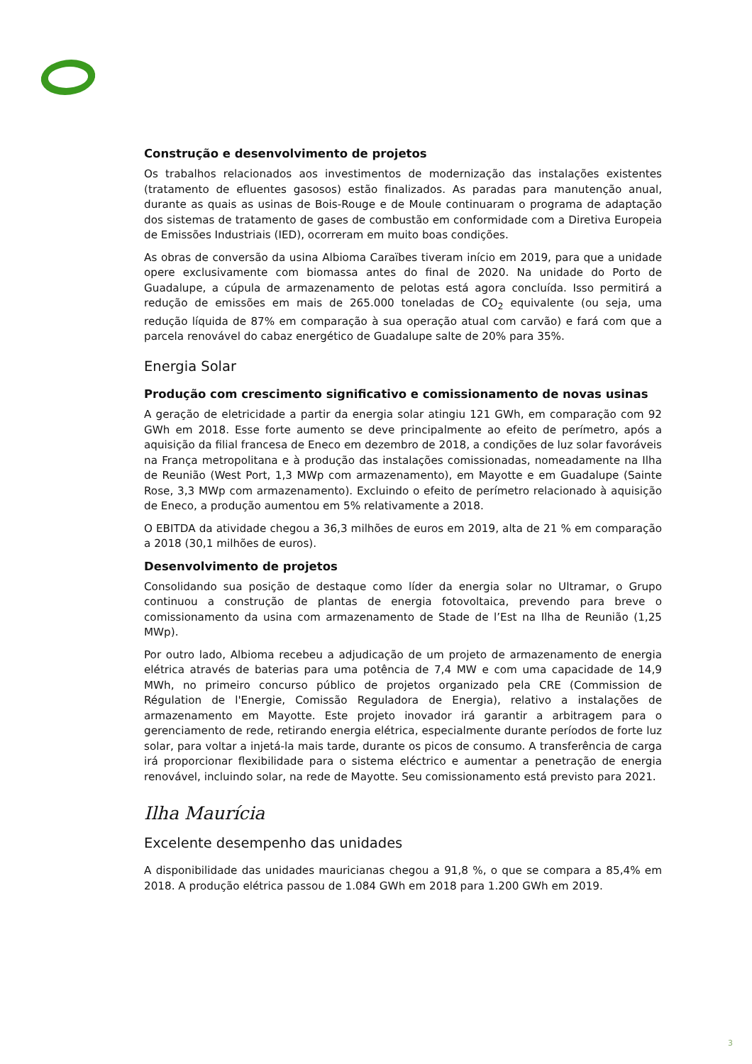Construção e desenvolvimento de projetos
Os trabalhos relacionados aos investimentos de modernização das instalações existentes (tratamento de efluentes gasosos) estão finalizados. As paradas para manutenção anual, durante as quais as usinas de Bois-Rouge e de Moule continuaram o programa de adaptação dos sistemas de tratamento de gases de combustão em conformidade com a Diretiva Europeia de Emissões Industriais (IED), ocorreram em muito boas condições.
As obras de conversão da usina Albioma Caraïbes tiveram início em 2019, para que a unidade opere exclusivamente com biomassa antes do final de 2020. Na unidade do Porto de Guadalupe, a cúpula de armazenamento de pelotas está agora concluída. Isso permitirá a redução de emissões em mais de 265.000 toneladas de CO<sub>2</sub> equivalente (ou seja, uma redução líquida de 87% em comparação à sua operação atual com carvão) e fará com que a parcela renovável do cabaz energético de Guadalupe salte de 20% para 35%.
Energia Solar
Produção com crescimento significativo e comissionamento de novas usinas
A geração de eletricidade a partir da energia solar atingiu 121 GWh, em comparação com 92 GWh em 2018. Esse forte aumento se deve principalmente ao efeito de perímetro, após a aquisição da filial francesa de Eneco em dezembro de 2018, a condições de luz solar favoráveis na França metropolitana e à produção das instalações comissionadas, nomeadamente na Ilha de Reunião (West Port, 1,3 MWp com armazenamento), em Mayotte e em Guadalupe (Sainte Rose, 3,3 MWp com armazenamento). Excluindo o efeito de perímetro relacionado à aquisição de Eneco, a produção aumentou em 5% relativamente a 2018.
O EBITDA da atividade chegou a 36,3 milhões de euros em 2019, alta de 21 % em comparação a 2018 (30,1 milhões de euros).
Desenvolvimento de projetos
Consolidando sua posição de destaque como líder da energia solar no Ultramar, o Grupo continuou a construção de plantas de energia fotovoltaica, prevendo para breve o comissionamento da usina com armazenamento de Stade de l’Est na Ilha de Reunião (1,25 MWp).
Por outro lado, Albioma recebeu a adjudicação de um projeto de armazenamento de energia elétrica através de baterias para uma potência de 7,4 MW e com uma capacidade de 14,9 MWh, no primeiro concurso público de projetos organizado pela CRE (Commission de Régulation de l'Energie, Comissão Reguladora de Energia), relativo a instalações de armazenamento em Mayotte. Este projeto inovador irá garantir a arbitragem para o gerenciamento de rede, retirando energia elétrica, especialmente durante períodos de forte luz solar, para voltar a injetá-la mais tarde, durante os picos de consumo. A transferência de carga irá proporcionar flexibilidade para o sistema eléctrico e aumentar a penetração de energia renovável, incluindo solar, na rede de Mayotte. Seu comissionamento está previsto para 2021.
Ilha Maurícia
Excelente desempenho das unidades
A disponibilidade das unidades mauricianas chegou a 91,8 %, o que se compara a 85,4% em 2018. A produção elétrica passou de 1.084 GWh em 2018 para 1.200 GWh em 2019.
3